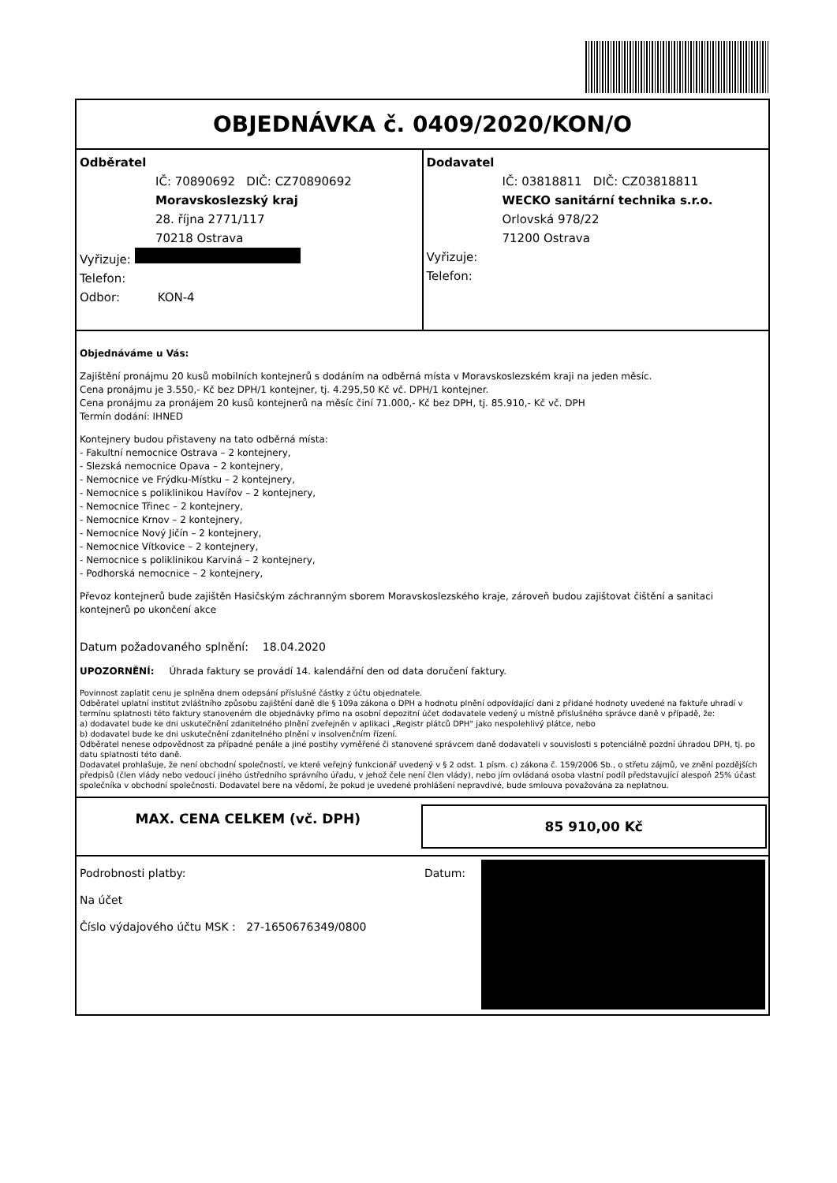OBJEDNÁVKA č. 0409/2020/KON/O
Odběratel
IČ: 70890692 DIČ: CZ70890692
Moravskoslezský kraj
28. října 2771/117
70218 Ostrava
Vyřizuje:
Telefon:
Odbor: KON-4
Dodavatel
IČ: 03818811 DIČ: CZ03818811
WECKO sanitární technika s.r.o.
Orlovská 978/22
71200 Ostrava
Vyřizuje:
Telefon:
Objednáváme u Vás:
Zajištění pronájmu 20 kusů mobilních kontejnerů s dodáním na odběrná místa v Moravskoslezském kraji na jeden měsíc.
Cena pronájmu je 3.550,- Kč bez DPH/1 kontejner, tj. 4.295,50 Kč vč. DPH/1 kontejner.
Cena pronájmu za pronájem 20 kusů kontejnerů na měsíc činí 71.000,- Kč bez DPH, tj. 85.910,- Kč vč. DPH
Termín dodání: IHNED
Kontejnery budou přistaveny na tato odběrná místa:
- Fakultní nemocnice Ostrava – 2 kontejnery,
- Slezská nemocnice Opava – 2 kontejnery,
- Nemocnice ve Frýdku-Místku – 2 kontejnery,
- Nemocnice s poliklinikou Havířov – 2 kontejnery,
- Nemocnice Třinec – 2 kontejnery,
- Nemocnice Krnov – 2 kontejnery,
- Nemocnice Nový Jičín – 2 kontejnery,
- Nemocnice Vítkovice – 2 kontejnery,
- Nemocnice s poliklinikou Karviná – 2 kontejnery,
- Podhorská nemocnice – 2 kontejnery,
Převoz kontejnerů bude zajištěn Hasičským záchranným sborem Moravskoslezského kraje, zároveň budou zajištovat čištění a sanitaci kontejnerů po ukončení akce
Datum požadovaného splnění: 18.04.2020
UPOZORNĚNÍ: Úhrada faktury se provádí 14. kalendářní den od data doručení faktury.
Povinnost zaplatit cenu je splněna dnem odepsání příslušné částky z účtu objednatele.
Odběratel uplatní institut zvláštního způsobu zajištění daně dle § 109a zákona o DPH a hodnotu plnění odpovídající dani z přidané hodnoty uvedené na faktuře uhradí v termínu splatnosti této faktury stanoveném dle objednávky přímo na osobní depozitní účet dodavatele vedený u místně příslušného správce daně v případě, že:
a) dodavatel bude ke dni uskutečnění zdanitelného plnění zveřejněn v aplikaci „Registr plátců DPH" jako nespolehlivý plátce, nebo
b) dodavatel bude ke dni uskutečnění zdanitelného plnění v insolvenčním řízení.
Odběratel nenese odpovědnost za případné penále a jiné postihy vyměřené či stanovené správcem daně dodavateli v souvislosti s potenciálně pozdní úhradou DPH, tj. po datu splatnosti této daně.
Dodavatel prohlašuje, že není obchodní společností, ve které veřejný funkcionář uvedený v § 2 odst. 1 písm. c) zákona č. 159/2006 Sb., o střetu zájmů, ve znění pozdějších předpisů (člen vlády nebo vedoucí jiného ústředního správního úřadu, v jehož čele není člen vlády), nebo jím ovládaná osoba vlastní podíl představující alespoň 25% účast společníka v obchodní společnosti. Dodavatel bere na vědomí, že pokud je uvedené prohlášení nepravdivé, bude smlouva považována za neplatnou.
MAX. CENA CELKEM (vč. DPH)
85 910,00 Kč
Podrobnosti platby:
Na účet
Číslo výdajového účtu MSK : 27-1650676349/0800
Datum: